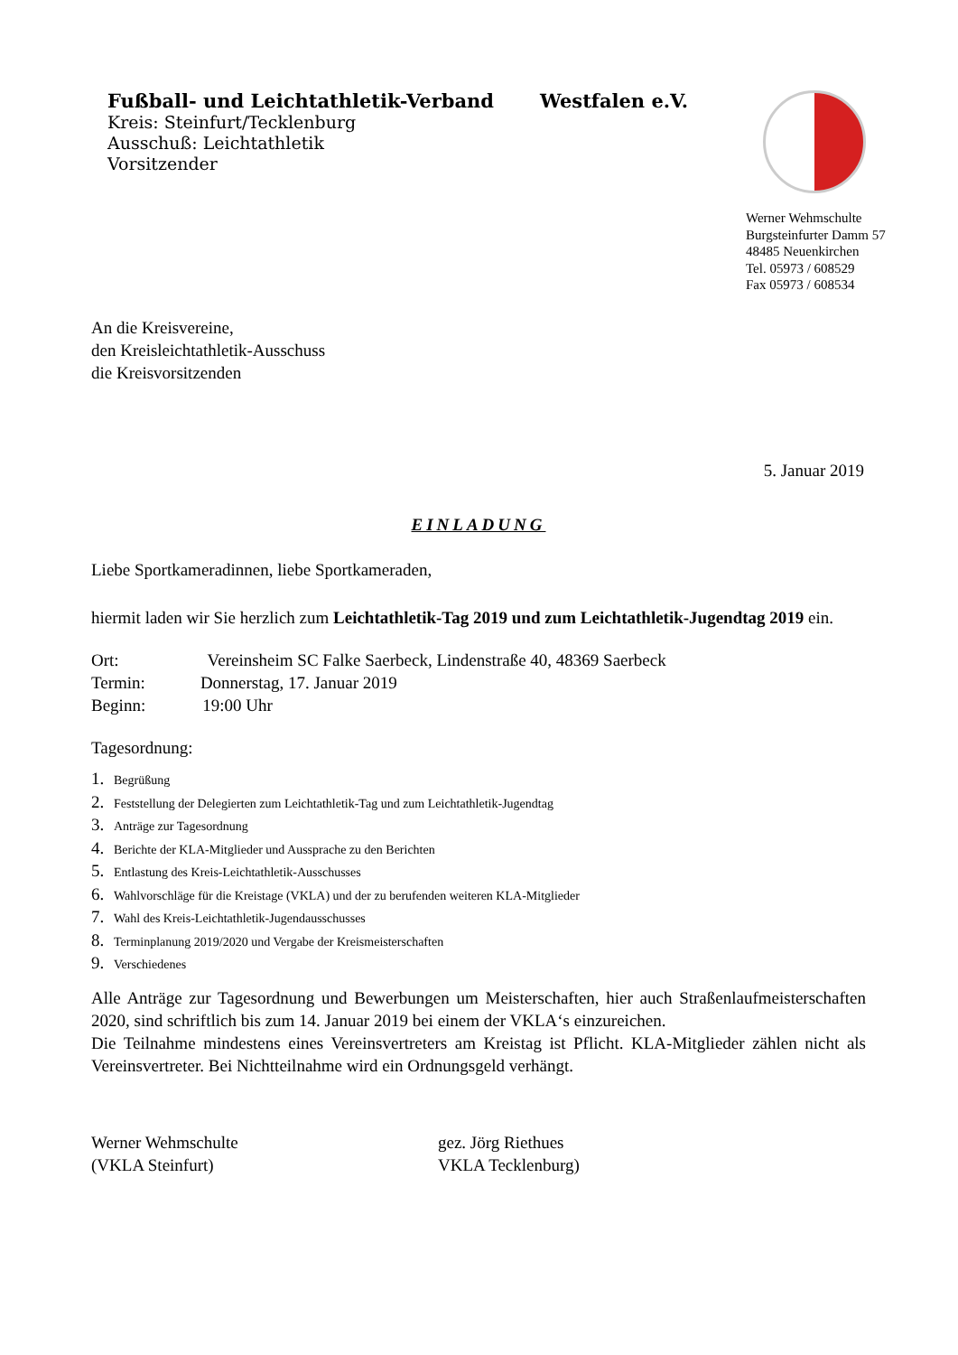Fußball- und Leichtathletik-Verband Westfalen e.V.
Kreis: Steinfurt/Tecklenburg
Ausschuß: Leichtathletik
Vorsitzender
Werner Wehmschulte
Burgsteinfurter Damm 57
48485 Neuenkirchen
Tel. 05973 / 608529
Fax 05973 / 608534
An die Kreisvereine,
den Kreisleichtathletik-Ausschuss
die Kreisvorsitzenden
5. Januar 2019
EINLADUNG
Liebe Sportkameradinnen, liebe Sportkameraden,
hiermit laden wir Sie herzlich zum Leichtathletik-Tag 2019 und zum Leichtathletik-Jugendtag 2019 ein.
Ort: Vereinsheim SC Falke Saerbeck, Lindenstraße 40, 48369 Saerbeck
Termin: Donnerstag, 17. Januar 2019
Beginn: 19:00 Uhr
Tagesordnung:
1. Begrüßung
2. Feststellung der Delegierten zum Leichtathletik-Tag und zum Leichtathletik-Jugendtag
3. Anträge zur Tagesordnung
4. Berichte der KLA-Mitglieder und Aussprache zu den Berichten
5. Entlastung des Kreis-Leichtathletik-Ausschusses
6. Wahlvorschläge für die Kreistage (VKLA) und der zu berufenden weiteren KLA-Mitglieder
7. Wahl des Kreis-Leichtathletik-Jugendausschusses
8. Terminplanung 2019/2020 und Vergabe der Kreismeisterschaften
9. Verschiedenes
Alle Anträge zur Tagesordnung und Bewerbungen um Meisterschaften, hier auch Straßenlaufmeisterschaften 2020, sind schriftlich bis zum 14. Januar 2019 bei einem der VKLA‘s einzureichen.
Die Teilnahme mindestens eines Vereinsvertreters am Kreistag ist Pflicht. KLA-Mitglieder zählen nicht als Vereinsvertreter. Bei Nichtteilnahme wird ein Ordnungsgeld verhängt.
Werner Wehmschulte
(VKLA Steinfurt)
gez. Jörg Riethues
VKLA Tecklenburg)